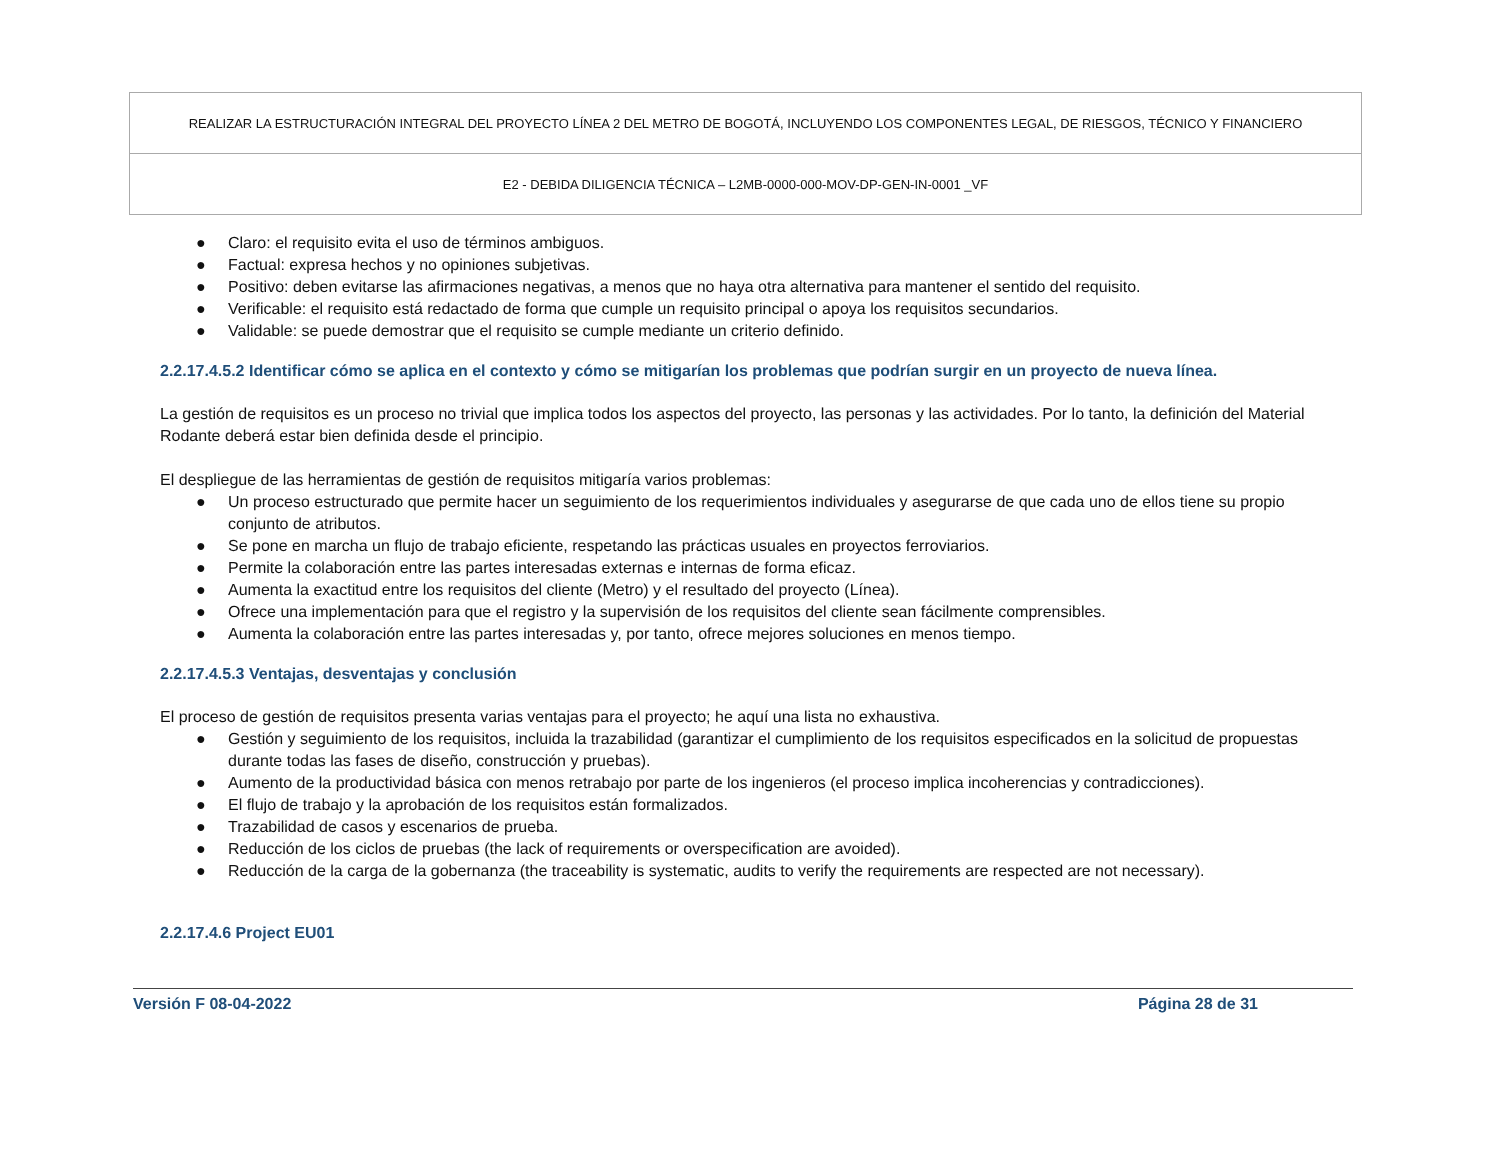| REALIZAR LA ESTRUCTURACIÓN INTEGRAL DEL PROYECTO LÍNEA 2 DEL METRO DE BOGOTÁ, INCLUYENDO LOS COMPONENTES LEGAL, DE RIESGOS, TÉCNICO Y FINANCIERO |
| E2 - DEBIDA DILIGENCIA TÉCNICA – L2MB-0000-000-MOV-DP-GEN-IN-0001 _VF |
● Claro: el requisito evita el uso de términos ambiguos.
● Factual: expresa hechos y no opiniones subjetivas.
● Positivo: deben evitarse las afirmaciones negativas, a menos que no haya otra alternativa para mantener el sentido del requisito.
● Verificable: el requisito está redactado de forma que cumple un requisito principal o apoya los requisitos secundarios.
● Validable: se puede demostrar que el requisito se cumple mediante un criterio definido.
2.2.17.4.5.2 Identificar cómo se aplica en el contexto y cómo se mitigarían los problemas que podrían surgir en un proyecto de nueva línea.
La gestión de requisitos es un proceso no trivial que implica todos los aspectos del proyecto, las personas y las actividades. Por lo tanto, la definición del Material Rodante deberá estar bien definida desde el principio.
El despliegue de las herramientas de gestión de requisitos mitigaría varios problemas:
● Un proceso estructurado que permite hacer un seguimiento de los requerimientos individuales y asegurarse de que cada uno de ellos tiene su propio conjunto de atributos.
● Se pone en marcha un flujo de trabajo eficiente, respetando las prácticas usuales en proyectos ferroviarios.
● Permite la colaboración entre las partes interesadas externas e internas de forma eficaz.
● Aumenta la exactitud entre los requisitos del cliente (Metro) y el resultado del proyecto (Línea).
● Ofrece una implementación para que el registro y la supervisión de los requisitos del cliente sean fácilmente comprensibles.
● Aumenta la colaboración entre las partes interesadas y, por tanto, ofrece mejores soluciones en menos tiempo.
2.2.17.4.5.3 Ventajas, desventajas y conclusión
El proceso de gestión de requisitos presenta varias ventajas para el proyecto; he aquí una lista no exhaustiva.
● Gestión y seguimiento de los requisitos, incluida la trazabilidad (garantizar el cumplimiento de los requisitos especificados en la solicitud de propuestas durante todas las fases de diseño, construcción y pruebas).
● Aumento de la productividad básica con menos retrabajo por parte de los ingenieros (el proceso implica incoherencias y contradicciones).
● El flujo de trabajo y la aprobación de los requisitos están formalizados.
● Trazabilidad de casos y escenarios de prueba.
● Reducción de los ciclos de pruebas (the lack of requirements or overspecification are avoided).
● Reducción de la carga de la gobernanza (the traceability is systematic, audits to verify the requirements are respected are not necessary).
2.2.17.4.6 Project EU01
Versión F 08-04-2022 Página 28 de 31